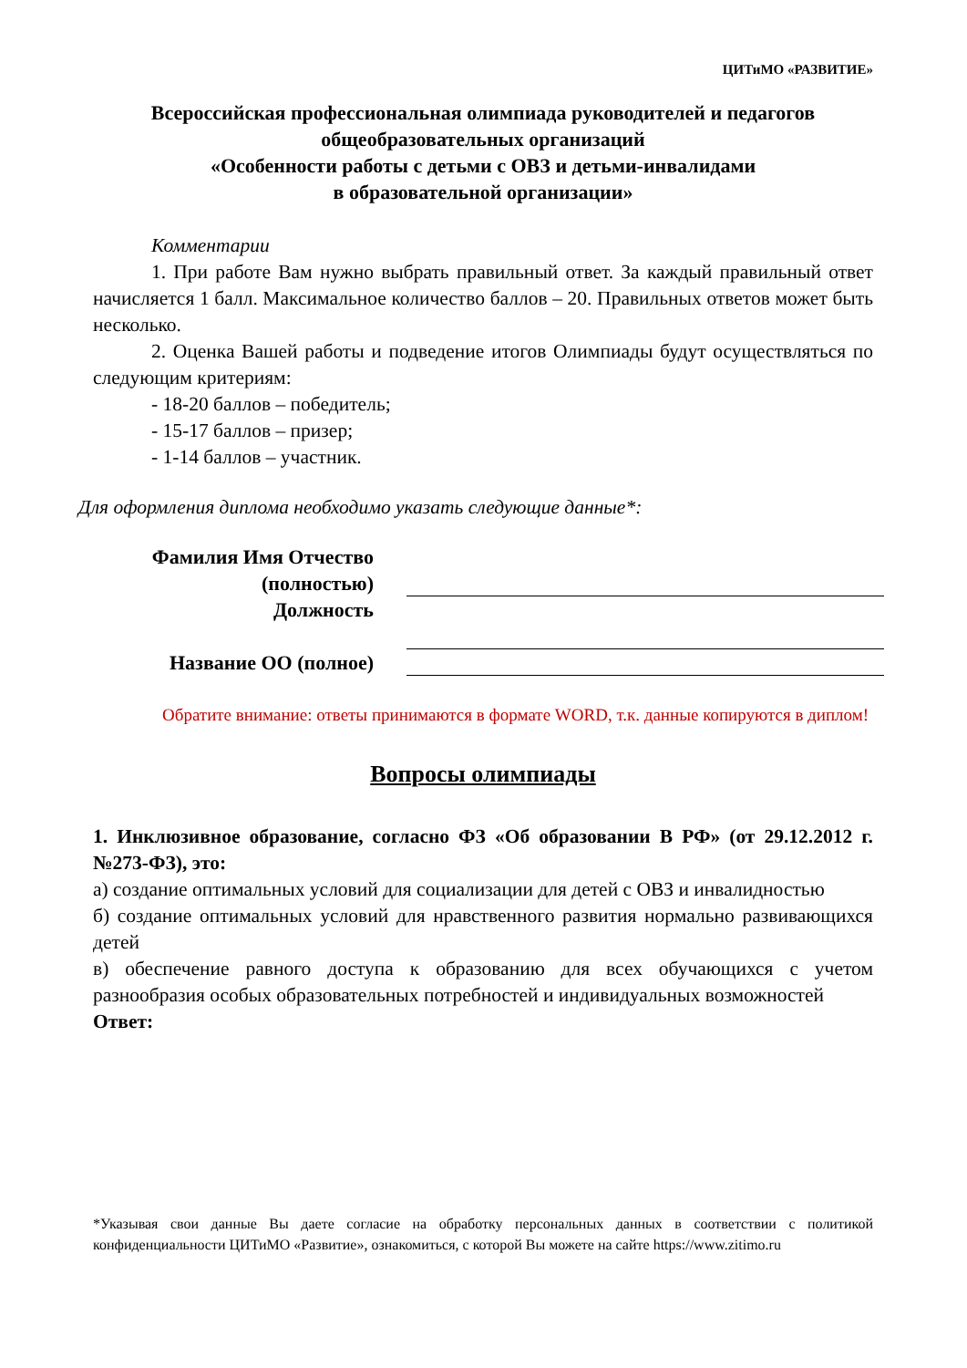ЦИТиМО «РАЗВИТИЕ»
Всероссийская профессиональная олимпиада руководителей и педагогов общеобразовательных организаций
«Особенности работы с детьми с ОВЗ и детьми-инвалидами
в образовательной организации»
Комментарии
1. При работе Вам нужно выбрать правильный ответ. За каждый правильный ответ начисляется 1 балл. Максимальное количество баллов – 20. Правильных ответов может быть несколько.
2. Оценка Вашей работы и подведение итогов Олимпиады будут осуществляться по следующим критериям:
- 18-20 баллов – победитель;
- 15-17 баллов – призер;
- 1-14 баллов – участник.
Для оформления диплома необходимо указать следующие данные*:
Фамилия Имя Отчество (полностью)
Должность
Название ОО (полное)
Обратите внимание: ответы принимаются в формате WORD, т.к. данные копируются в диплом!
Вопросы олимпиады
1. Инклюзивное образование, согласно ФЗ «Об образовании В РФ» (от 29.12.2012 г. №273-ФЗ), это:
а) создание оптимальных условий для социализации для детей с ОВЗ и инвалидностью
б) создание оптимальных условий для нравственного развития нормально развивающихся детей
в) обеспечение равного доступа к образованию для всех обучающихся с учетом разнообразия особых образовательных потребностей и индивидуальных возможностей
Ответ:
*Указывая свои данные Вы даете согласие на обработку персональных данных в соответствии с политикой конфиденциальности ЦИТиМО «Развитие», ознакомиться, с которой Вы можете на сайте https://www.zitimo.ru